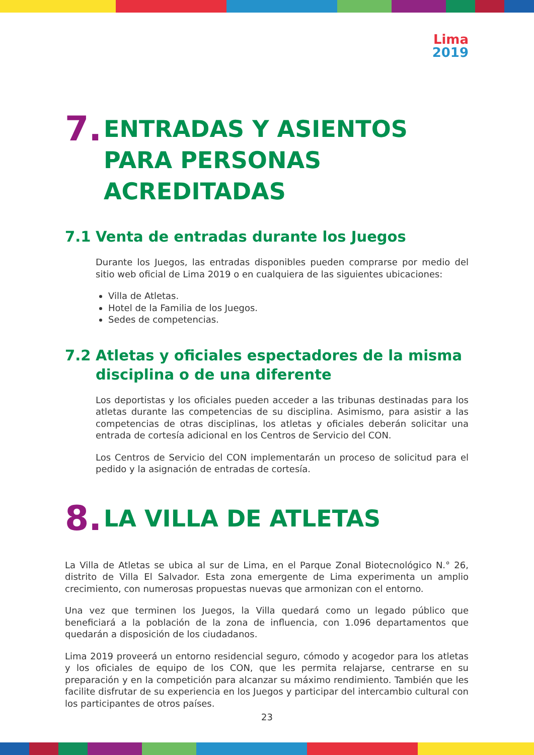Lima
2019
7. ENTRADAS Y ASIENTOS PARA PERSONAS ACREDITADAS
7.1 Venta de entradas durante los Juegos
Durante los Juegos, las entradas disponibles pueden comprarse por medio del sitio web oficial de Lima 2019 o en cualquiera de las siguientes ubicaciones:
Villa de Atletas.
Hotel de la Familia de los Juegos.
Sedes de competencias.
7.2 Atletas y oficiales espectadores de la misma disciplina o de una diferente
Los deportistas y los oficiales pueden acceder a las tribunas destinadas para los atletas durante las competencias de su disciplina. Asimismo, para asistir a las competencias de otras disciplinas, los atletas y oficiales deberán solicitar una entrada de cortesía adicional en los Centros de Servicio del CON.
Los Centros de Servicio del CON implementarán un proceso de solicitud para el pedido y la asignación de entradas de cortesía.
8. LA VILLA DE ATLETAS
La Villa de Atletas se ubica al sur de Lima, en el Parque Zonal Biotecnológico N.° 26, distrito de Villa El Salvador. Esta zona emergente de Lima experimenta un amplio crecimiento, con numerosas propuestas nuevas que armonizan con el entorno.
Una vez que terminen los Juegos, la Villa quedará como un legado público que beneficiará a la población de la zona de influencia, con 1.096 departamentos que quedarán a disposición de los ciudadanos.
Lima 2019 proveerá un entorno residencial seguro, cómodo y acogedor para los atletas y los oficiales de equipo de los CON, que les permita relajarse, centrarse en su preparación y en la competición para alcanzar su máximo rendimiento. También que les facilite disfrutar de su experiencia en los Juegos y participar del intercambio cultural con los participantes de otros países.
23